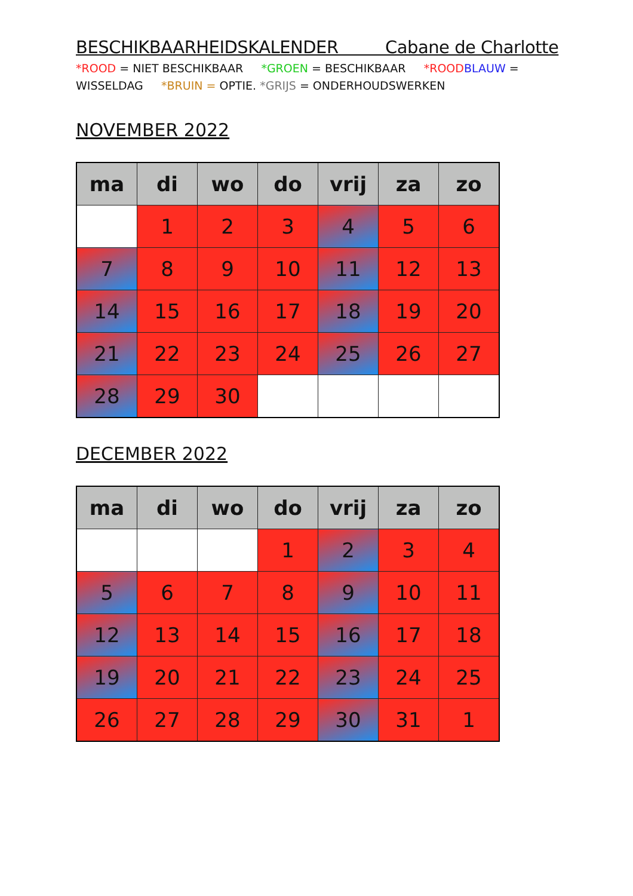BESCHIKBAARHEIDSKALENDER Cabane de Charlotte
*ROOD = NIET BESCHIKBAAR *GROEN = BESCHIKBAAR *ROOD BLAUW = WISSELDAG *BRUIN = OPTIE. *GRIJS = ONDERHOUDSWERKEN
NOVEMBER 2022
| ma | di | wo | do | vrij | za | zo |
| --- | --- | --- | --- | --- | --- | --- |
| | 1 | 2 | 3 | 4 | 5 | 6 |
| 7 | 8 | 9 | 10 | 11 | 12 | 13 |
| 14 | 15 | 16 | 17 | 18 | 19 | 20 |
| 21 | 22 | 23 | 24 | 25 | 26 | 27 |
| 28 | 29 | 30 | | | | |
DECEMBER 2022
| ma | di | wo | do | vrij | za | zo |
| --- | --- | --- | --- | --- | --- | --- |
| | | | 1 | 2 | 3 | 4 |
| 5 | 6 | 7 | 8 | 9 | 10 | 11 |
| 12 | 13 | 14 | 15 | 16 | 17 | 18 |
| 19 | 20 | 21 | 22 | 23 | 24 | 25 |
| 26 | 27 | 28 | 29 | 30 | 31 | 1 |